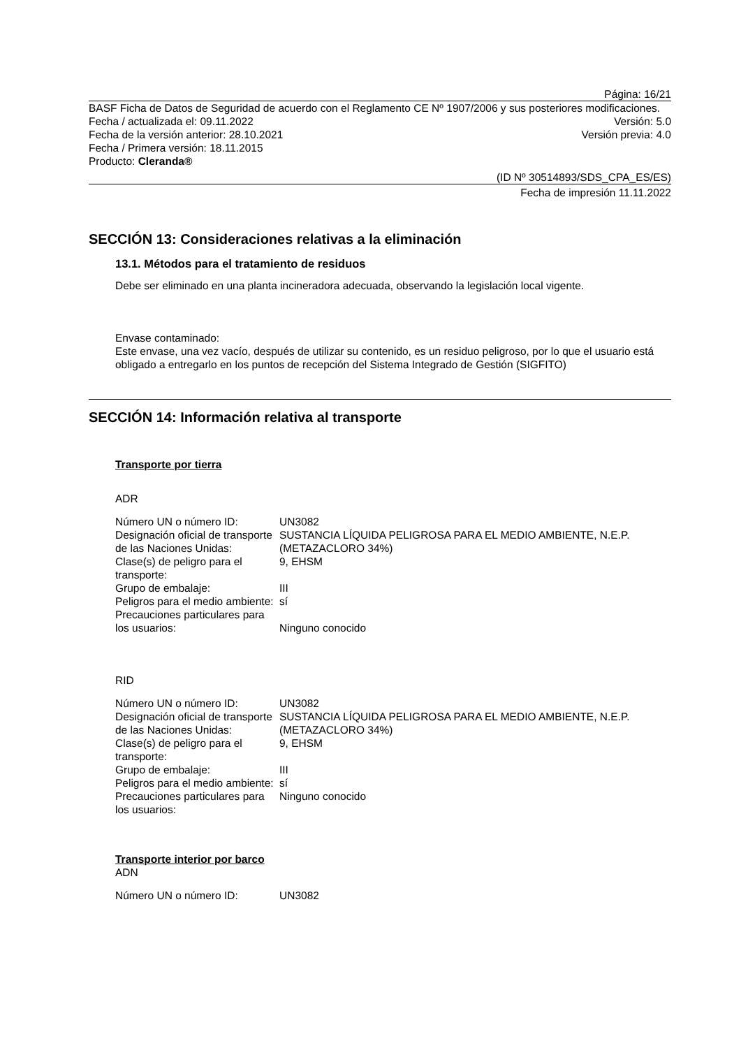Página: 16/21
BASF Ficha de Datos de Seguridad de acuerdo con el Reglamento CE Nº 1907/2006 y sus posteriores modificaciones.
Fecha / actualizada el: 09.11.2022 Versión: 5.0
Fecha de la versión anterior: 28.10.2021 Versión previa: 4.0
Fecha / Primera versión: 18.11.2015
Producto: Cleranda®
(ID Nº 30514893/SDS_CPA_ES/ES)
Fecha de impresión 11.11.2022
SECCIÓN 13: Consideraciones relativas a la eliminación
13.1. Métodos para el tratamiento de residuos
Debe ser eliminado en una planta incineradora adecuada, observando la legislación local vigente.
Envase contaminado:
Este envase, una vez vacío, después de utilizar su contenido, es un residuo peligroso, por lo que el usuario está obligado a entregarlo en los puntos de recepción del Sistema Integrado de Gestión (SIGFITO)
SECCIÓN 14: Información relativa al transporte
Transporte por tierra
ADR
| Número UN o número ID: | UN3082 |
| Designación oficial de transporte de las Naciones Unidas: | SUSTANCIA LÍQUIDA PELIGROSA PARA EL MEDIO AMBIENTE, N.E.P. (METAZACLORO 34%) |
| Clase(s) de peligro para el transporte: | 9, EHSM |
| Grupo de embalaje: | III |
| Peligros para el medio ambiente: | sí |
| Precauciones particulares para los usuarios: | Ninguno conocido |
RID
| Número UN o número ID: | UN3082 |
| Designación oficial de transporte de las Naciones Unidas: | SUSTANCIA LÍQUIDA PELIGROSA PARA EL MEDIO AMBIENTE, N.E.P. (METAZACLORO 34%) |
| Clase(s) de peligro para el transporte: | 9, EHSM |
| Grupo de embalaje: | III |
| Peligros para el medio ambiente: | sí |
| Precauciones particulares para los usuarios: | Ninguno conocido |
Transporte interior por barco
ADN
| Número UN o número ID: | UN3082 |